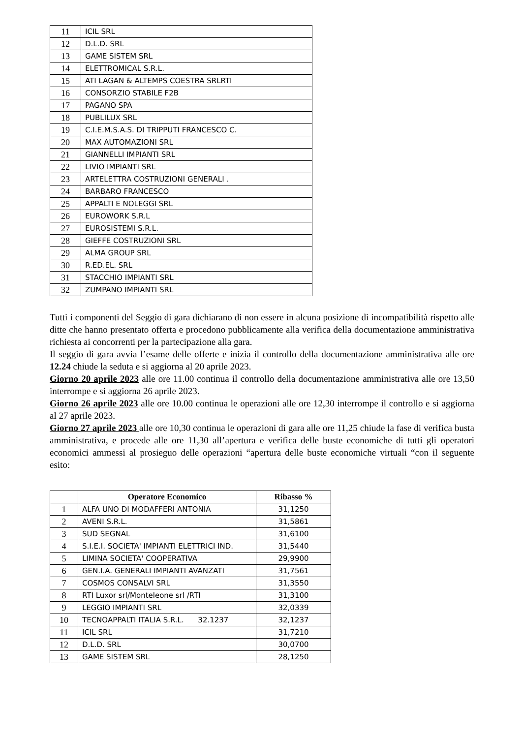| 11 | ICIL SRL |
| 12 | D.L.D. SRL |
| 13 | GAME SISTEM SRL |
| 14 | ELETTROMICAL S.R.L. |
| 15 | ATI LAGAN & ALTEMPS COESTRA SRLRTI |
| 16 | CONSORZIO STABILE F2B |
| 17 | PAGANO SPA |
| 18 | PUBLILUX SRL |
| 19 | C.I.E.M.S.A.S. DI TRIPPUTI FRANCESCO C. |
| 20 | MAX AUTOMAZIONI SRL |
| 21 | GIANNELLI IMPIANTI SRL |
| 22 | LIVIO IMPIANTI SRL |
| 23 | ARTELETTRA COSTRUZIONI GENERALI . |
| 24 | BARBARO FRANCESCO |
| 25 | APPALTI E NOLEGGI SRL |
| 26 | EUROWORK S.R.L |
| 27 | EUROSISTEMI S.R.L. |
| 28 | GIEFFE COSTRUZIONI SRL |
| 29 | ALMA GROUP SRL |
| 30 | R.ED.EL. SRL |
| 31 | STACCHIO IMPIANTI SRL |
| 32 | ZUMPANO IMPIANTI SRL |
Tutti i componenti del Seggio di gara dichiarano di non essere in alcuna posizione di incompatibilità rispetto alle ditte che hanno presentato offerta e procedono pubblicamente alla verifica della documentazione amministrativa richiesta ai concorrenti per la partecipazione alla gara.
Il seggio di gara avvia l’esame delle offerte e inizia il controllo della documentazione amministrativa alle ore 12.24 chiude la seduta e si aggiorna al 20 aprile 2023.
Giorno 20 aprile 2023 alle ore 11.00 continua il controllo della documentazione amministrativa alle ore 13,50 interrompe e si aggiorna 26 aprile 2023.
Giorno 26 aprile 2023 alle ore 10.00 continua le operazioni alle ore 12,30 interrompe il controllo e si aggiorna al 27 aprile 2023.
Giorno 27 aprile 2023 alle ore 10,30 continua le operazioni di gara alle ore 11,25 chiude la fase di verifica busta amministrativa, e procede alle ore 11,30 all’apertura e verifica delle buste economiche di tutti gli operatori economici ammessi al prosieguo delle operazioni “apertura delle buste economiche virtuali “con il seguente esito:
| | Operatore Economico | Ribasso % |
| --- | --- | --- |
| 1 | ALFA UNO DI MODAFFERI ANTONIA | 31,1250 |
| 2 | AVENI S.R.L. | 31,5861 |
| 3 | SUD SEGNAL | 31,6100 |
| 4 | S.I.E.I. SOCIETA' IMPIANTI ELETTRICI IND. | 31,5440 |
| 5 | LIMINA SOCIETA' COOPERATIVA | 29,9900 |
| 6 | GEN.I.A. GENERALI IMPIANTI AVANZATI | 31,7561 |
| 7 | COSMOS CONSALVI SRL | 31,3550 |
| 8 | RTI Luxor srl/Monteleone srl /RTI | 31,3100 |
| 9 | LEGGIO IMPIANTI SRL | 32,0339 |
| 10 | TECNOAPPALTI ITALIA S.R.L. 32.1237 | 32,1237 |
| 11 | ICIL SRL | 31,7210 |
| 12 | D.L.D. SRL | 30,0700 |
| 13 | GAME SISTEM SRL | 28,1250 |